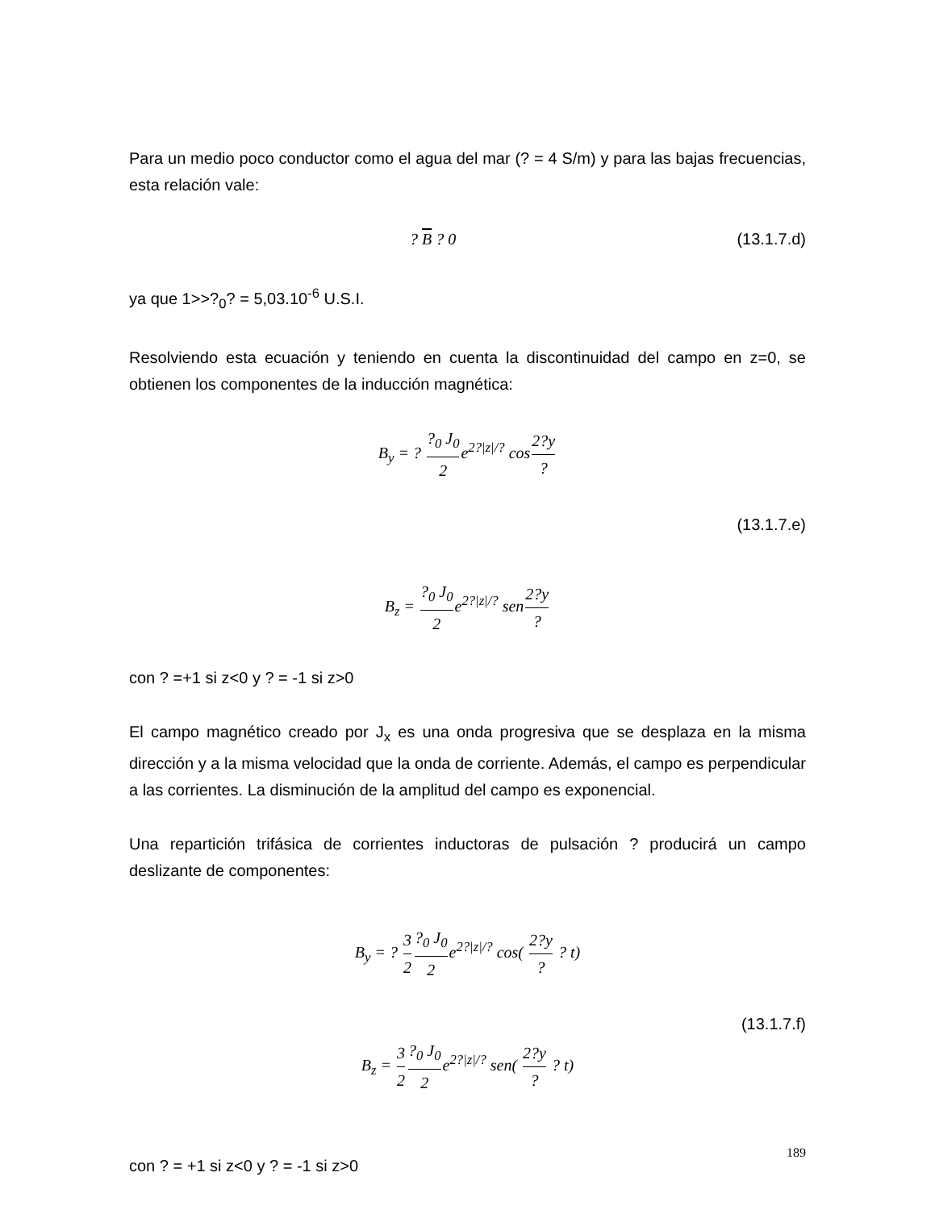Para un medio poco conductor como el agua del mar (? = 4 S/m) y para las bajas frecuencias, esta relación vale:
? B ? 0 (13.1.7.d)
ya que 1>>?<sub>0</sub>? = 5,03.10<sup>-6</sup> U.S.I.
Resolviendo esta ecuación y teniendo en cuenta la discontinuidad del campo en z=0, se obtienen los componentes de la inducción magnética:
B<sub>y</sub> = ? ?<sub>0</sub> J<sub>0</sub> 2e<sup>2?|z|/?</sup> cos2?y?
(13.1.7.e)
B<sub>z</sub> = ?<sub>0</sub> J<sub>0</sub> 2e<sup>2?|z|/?</sup> sen2?y?
con ? =+1 si z<0 y ? = -1 si z>0
El campo magnético creado por J<sub>x</sub> es una onda progresiva que se desplaza en la misma dirección y a la misma velocidad que la onda de corriente. Además, el campo es perpendicular a las corrientes. La disminución de la amplitud del campo es exponencial.
Una repartición trifásica de corrientes inductoras de pulsación ? producirá un campo deslizante de componentes:
B<sub>y</sub> = ? 3 2?<sub>0</sub> J<sub>0</sub> 2e<sup>2?|z|/?</sup> cos( 2?y? ? t)
(13.1.7.f)
B<sub>z</sub> = 3 2?<sub>0</sub> J<sub>0</sub> 2e<sup>2?|z|/?</sup> sen( 2?y? ? t)
con ? = +1 si z<0 y ? = -1 si z>0
189